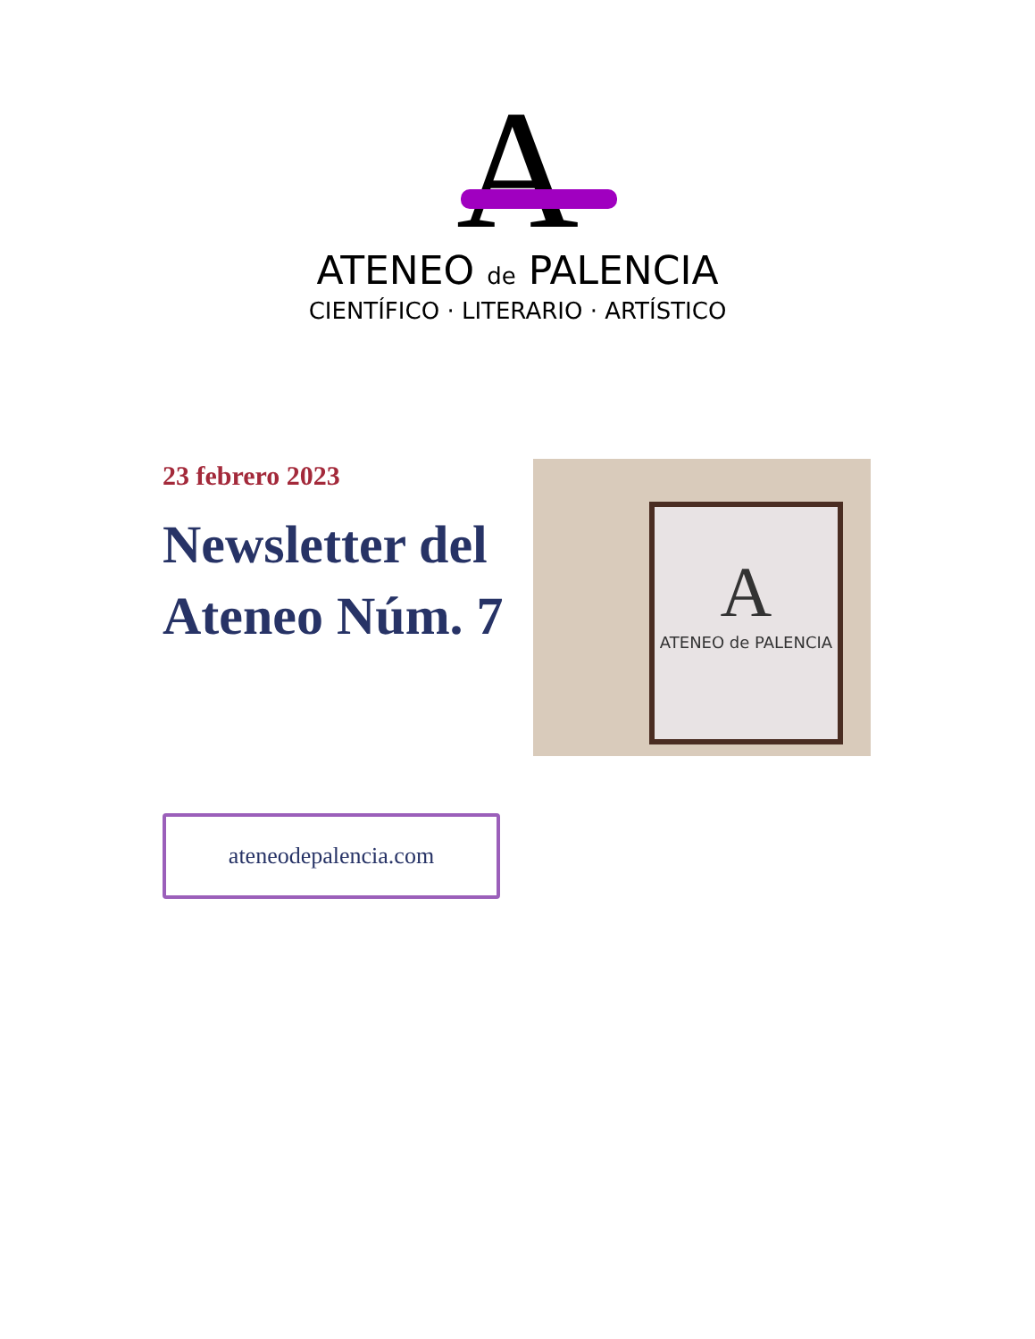A
ATENEO de PALENCIA
CIENTÍFICO · LITERARIO · ARTÍSTICO
23 febrero 2023
Newsletter del Ateneo Núm. 7
A
ATENEO de PALENCIA
ateneodepalencia.com